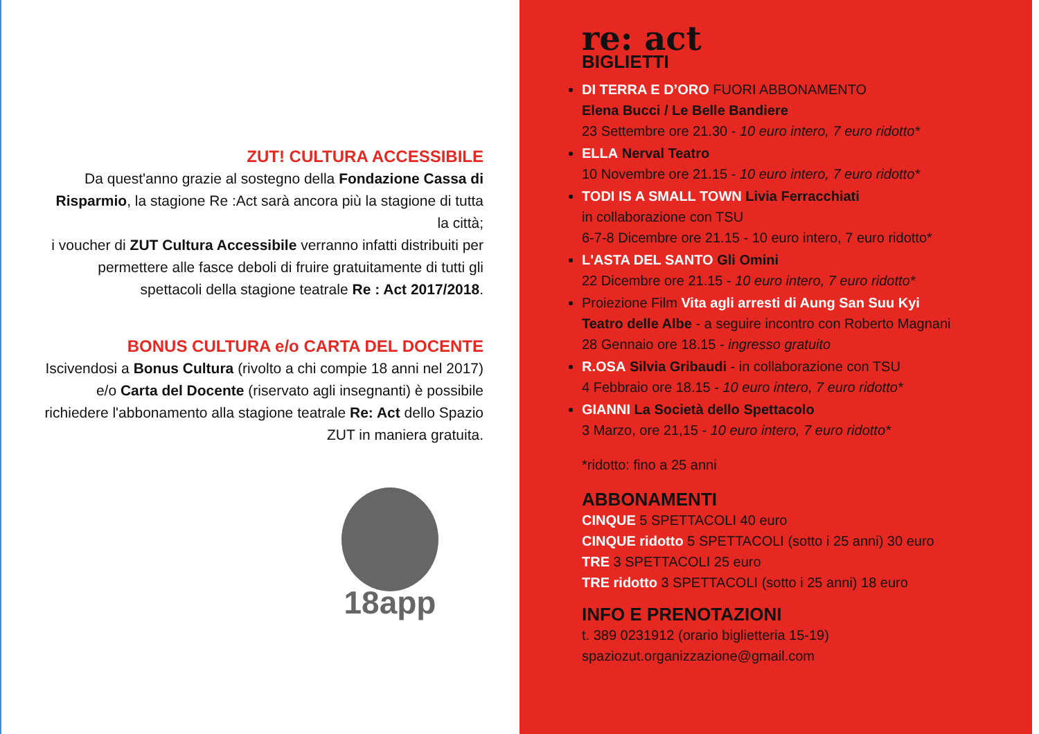ZUT! CULTURA ACCESSIBILE
Da quest'anno grazie al sostegno della Fondazione Cassa di Risparmio, la stagione Re :Act sarà ancora più la stagione di tutta la città;
i voucher di ZUT Cultura Accessibile verranno infatti distribuiti per permettere alle fasce deboli di fruire gratuitamente di tutti gli spettacoli della stagione teatrale Re : Act 2017/2018.
BONUS CULTURA e/o CARTA DEL DOCENTE
Iscivendosi a Bonus Cultura (rivolto a chi compie 18 anni nel 2017) e/o Carta del Docente (riservato agli insegnanti) è possibile richiedere l'abbonamento alla stagione teatrale Re: Act dello Spazio ZUT in maniera gratuita.
18app
re: act
BIGLIETTI
DI TERRA E D’ORO FUORI ABBONAMENTO
Elena Bucci / Le Belle Bandiere
23 Settembre ore 21.30 - 10 euro intero, 7 euro ridotto*
ELLA Nerval Teatro
10 Novembre ore 21.15 - 10 euro intero, 7 euro ridotto*
TODI IS A SMALL TOWN Livia Ferracchiati
in collaborazione con TSU
6-7-8 Dicembre ore 21.15 - 10 euro intero, 7 euro ridotto*
L'ASTA DEL SANTO Gli Omini
22 Dicembre ore 21.15 - 10 euro intero, 7 euro ridotto*
Proiezione Film Vita agli arresti di Aung San Suu Kyi
Teatro delle Albe - a seguire incontro con Roberto Magnani
28 Gennaio ore 18.15 - ingresso gratuito
R.OSA Silvia Gribaudi - in collaborazione con TSU
4 Febbraio ore 18.15 - 10 euro intero, 7 euro ridotto*
GIANNI La Società dello Spettacolo
3 Marzo, ore 21,15 - 10 euro intero, 7 euro ridotto*
*ridotto: fino a 25 anni
ABBONAMENTI
CINQUE 5 SPETTACOLI 40 euro
CINQUE ridotto 5 SPETTACOLI (sotto i 25 anni) 30 euro
TRE 3 SPETTACOLI 25 euro
TRE ridotto 3 SPETTACOLI (sotto i 25 anni) 18 euro
INFO E PRENOTAZIONI
t. 389 0231912 (orario biglietteria 15-19)
spaziozut.organizzazione@gmail.com